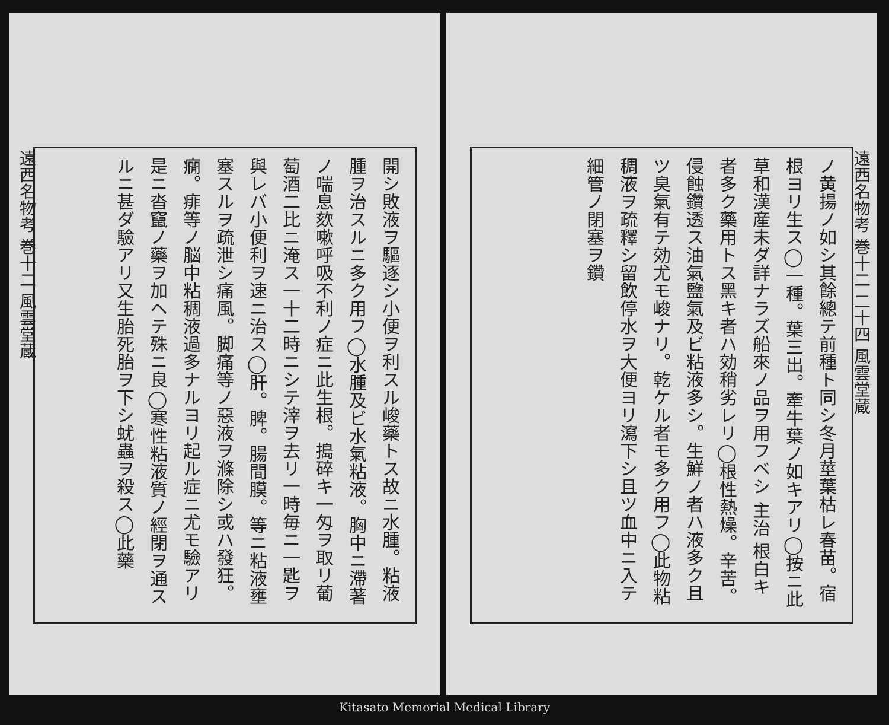遠西名物考 巻十二 風雲堂蔵
開シ敗液ヲ驅逐シ小便ヲ利スル峻藥トス故ニ水腫。粘液腫ヲ治スルニ多ク用フ◯水腫及ビ水氣粘液。胸中ニ滯著ノ喘息欬嗽呼吸不利ノ症ニ此生根。搗碎キ一匁ヲ取リ葡萄酒二比ニ淹ス一十二時ニシテ滓ヲ去リ一時毎ニ一匙ヲ與レバ小便利ヲ速ニ治ス◯肝。脾。腸間膜。等ニ粘液壅塞スルヲ疏泄シ痛風。脚痛等ノ惡液ヲ滌除シ或ハ發狂。癇。痱等ノ脳中粘稠液過多ナルヨリ起ル症ニ尤モ驗アリ是ニ沓竄ノ藥ヲ加ヘテ殊ニ良◯寒性粘液質ノ經閉ヲ通スルニ甚ダ驗アリ又生胎死胎ヲ下シ蚘蟲ヲ殺ス◯此藥
遠西名物考 巻十二 二十四 風雲堂蔵
ノ黄揚ノ如シ其餘總テ前種ト同シ冬月莖葉枯レ春苗。宿根ヨリ生ス◯一種。葉三出。牽牛葉ノ如キアリ◯按ニ此草和漢産未ダ詳ナラズ船來ノ品ヲ用フベシ 主治 根白キ者多ク藥用トス黑キ者ハ効稍劣レリ◯根性熱燥。辛苦。侵蝕鑽透ス油氣鹽氣及ビ粘液多シ。生鮮ノ者ハ液多ク且ツ臭氣有テ効尤モ峻ナリ。乾ケル者モ多ク用フ◯此物粘稠液ヲ疏釋シ留飲停水ヲ大便ヨリ瀉下シ且ツ血中ニ入テ細管ノ閉塞ヲ鑽
Kitasato Memorial Medical Library